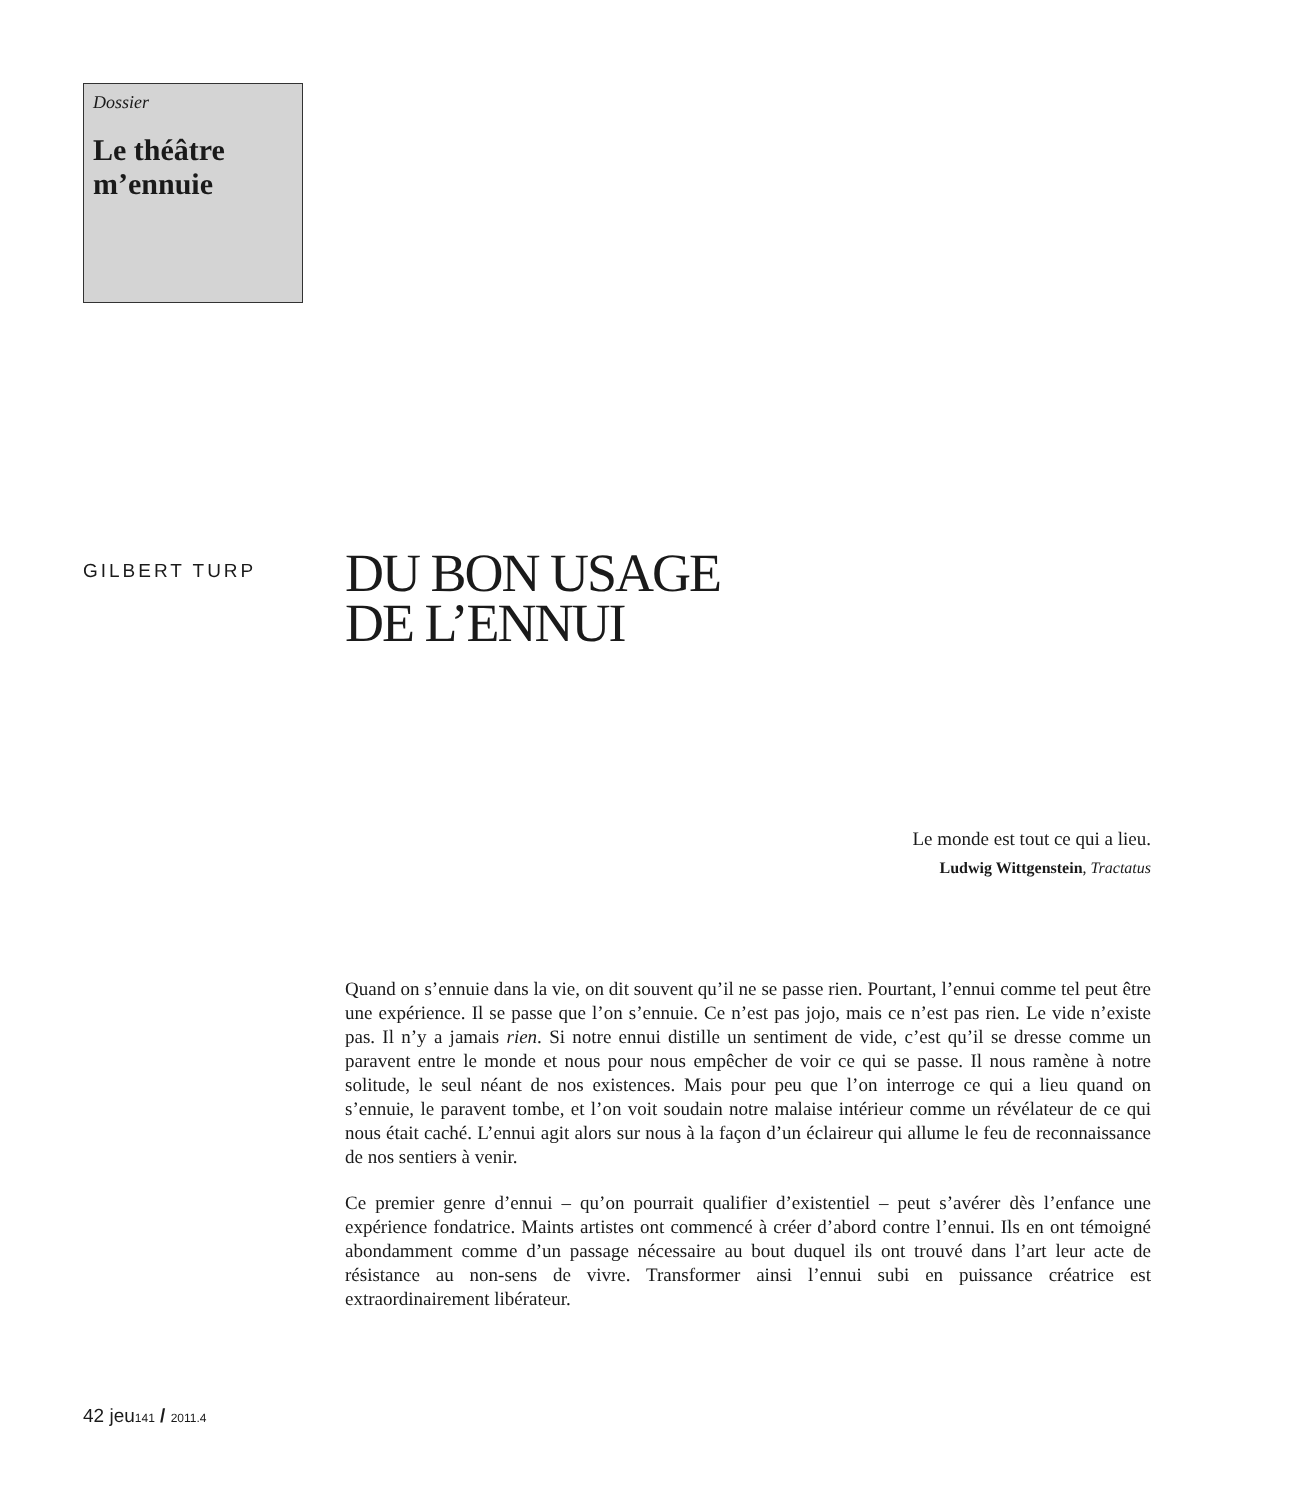Dossier
Le théâtre m’ennuie
GILBERT TURP
DU BON USAGE
DE L’ENNUI
Le monde est tout ce qui a lieu.
Ludwig Wittgenstein, Tractatus
Quand on s’ennuie dans la vie, on dit souvent qu’il ne se passe rien. Pourtant, l’ennui comme tel peut être une expérience. Il se passe que l’on s’ennuie. Ce n’est pas jojo, mais ce n’est pas rien. Le vide n’existe pas. Il n’y a jamais rien. Si notre ennui distille un sentiment de vide, c’est qu’il se dresse comme un paravent entre le monde et nous pour nous empêcher de voir ce qui se passe. Il nous ramène à notre solitude, le seul néant de nos existences. Mais pour peu que l’on interroge ce qui a lieu quand on s’ennuie, le paravent tombe, et l’on voit soudain notre malaise intérieur comme un révélateur de ce qui nous était caché. L’ennui agit alors sur nous à la façon d’un éclaireur qui allume le feu de reconnaissance de nos sentiers à venir.
Ce premier genre d’ennui – qu’on pourrait qualifier d’existentiel – peut s’avérer dès l’enfance une expérience fondatrice. Maints artistes ont commencé à créer d’abord contre l’ennui. Ils en ont témoigné abondamment comme d’un passage nécessaire au bout duquel ils ont trouvé dans l’art leur acte de résistance au non-sens de vivre. Transformer ainsi l’ennui subi en puissance créatrice est extraordinairement libérateur.
42 jeu141 / 2011.4